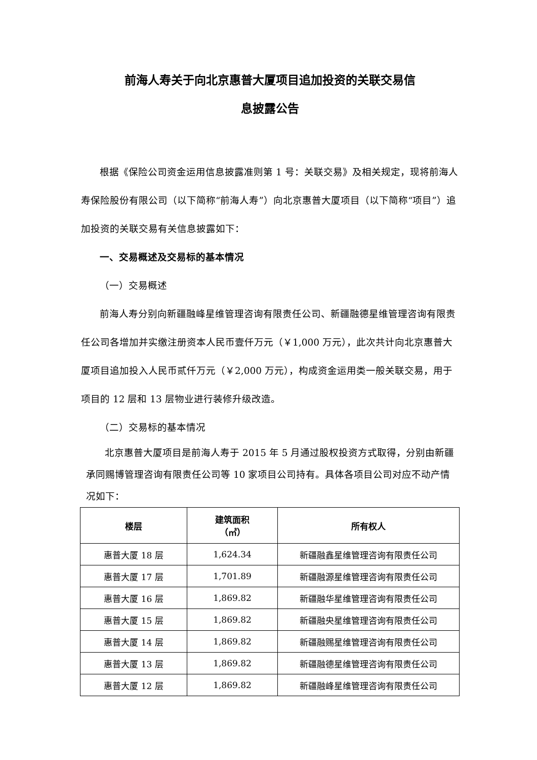前海人寿关于向北京惠普大厦项目追加投资的关联交易信
息披露公告
根据《保险公司资金运用信息披露准则第 1 号：关联交易》及相关规定，现将前海人寿保险股份有限公司（以下简称“前海人寿”）向北京惠普大厦项目（以下简称“项目”）追加投资的关联交易有关信息披露如下：
一、交易概述及交易标的基本情况
（一）交易概述
前海人寿分别向新疆融峰星维管理咨询有限责任公司、新疆融德星维管理咨询有限责任公司各增加并实缴注册资本人民币壹仟万元（￥1,000 万元），此次共计向北京惠普大厦项目追加投入人民币贰仟万元（￥2,000 万元），构成资金运用类一般关联交易，用于项目的 12 层和 13 层物业进行装修升级改造。
（二）交易标的基本情况
北京惠普大厦项目是前海人寿于 2015 年 5 月通过股权投资方式取得，分别由新疆承同赐博管理咨询有限责任公司等 10 家项目公司持有。具体各项目公司对应不动产情况如下：
| 楼层 | 建筑面积 （㎡） | 所有权人 |
| --- | --- | --- |
| 惠普大厦 18 层 | 1,624.34 | 新疆融鑫星维管理咨询有限责任公司 |
| 惠普大厦 17 层 | 1,701.89 | 新疆融源星维管理咨询有限责任公司 |
| 惠普大厦 16 层 | 1,869.82 | 新疆融华星维管理咨询有限责任公司 |
| 惠普大厦 15 层 | 1,869.82 | 新疆融央星维管理咨询有限责任公司 |
| 惠普大厦 14 层 | 1,869.82 | 新疆融赐星维管理咨询有限责任公司 |
| 惠普大厦 13 层 | 1,869.82 | 新疆融德星维管理咨询有限责任公司 |
| 惠普大厦 12 层 | 1,869.82 | 新疆融峰星维管理咨询有限责任公司 |